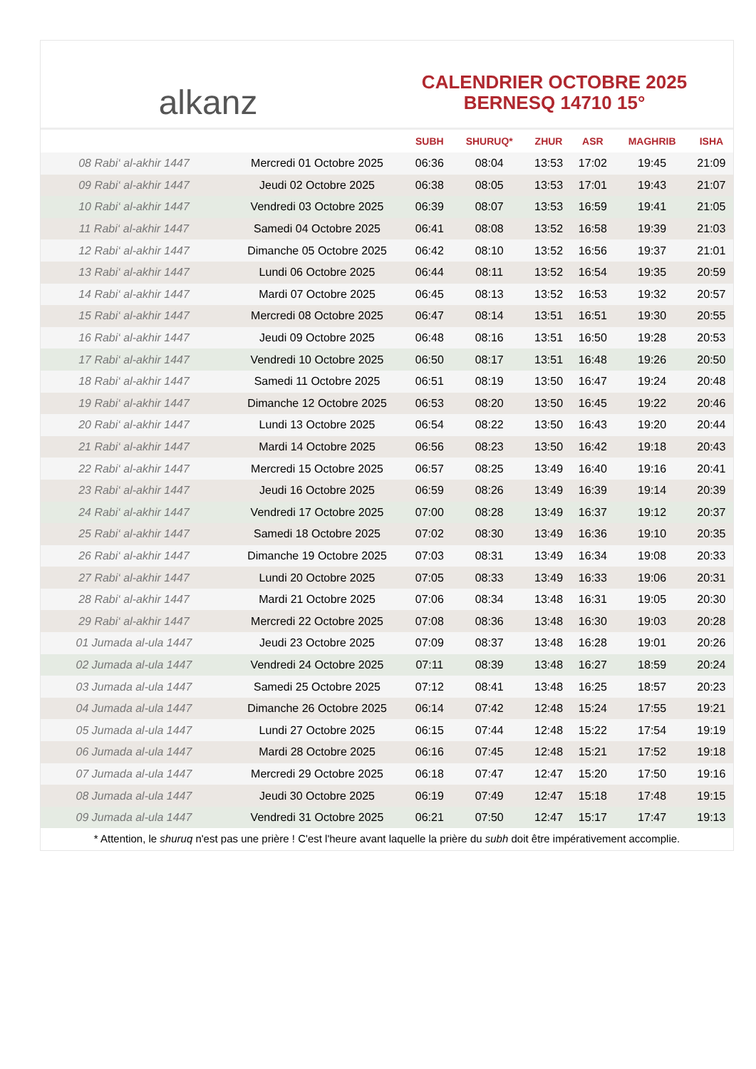alkanz
CALENDRIER OCTOBRE 2025
BERNESQ 14710 15°
| | | SUBH | SHURUQ* | ZHUR | ASR | MAGHRIB | ISHA |
| --- | --- | --- | --- | --- | --- | --- | --- |
| 08 Rabi‘ al-akhir 1447 | Mercredi 01 Octobre 2025 | 06:36 | 08:04 | 13:53 | 17:02 | 19:45 | 21:09 |
| 09 Rabi‘ al-akhir 1447 | Jeudi 02 Octobre 2025 | 06:38 | 08:05 | 13:53 | 17:01 | 19:43 | 21:07 |
| 10 Rabi‘ al-akhir 1447 | Vendredi 03 Octobre 2025 | 06:39 | 08:07 | 13:53 | 16:59 | 19:41 | 21:05 |
| 11 Rabi‘ al-akhir 1447 | Samedi 04 Octobre 2025 | 06:41 | 08:08 | 13:52 | 16:58 | 19:39 | 21:03 |
| 12 Rabi‘ al-akhir 1447 | Dimanche 05 Octobre 2025 | 06:42 | 08:10 | 13:52 | 16:56 | 19:37 | 21:01 |
| 13 Rabi‘ al-akhir 1447 | Lundi 06 Octobre 2025 | 06:44 | 08:11 | 13:52 | 16:54 | 19:35 | 20:59 |
| 14 Rabi‘ al-akhir 1447 | Mardi 07 Octobre 2025 | 06:45 | 08:13 | 13:52 | 16:53 | 19:32 | 20:57 |
| 15 Rabi‘ al-akhir 1447 | Mercredi 08 Octobre 2025 | 06:47 | 08:14 | 13:51 | 16:51 | 19:30 | 20:55 |
| 16 Rabi‘ al-akhir 1447 | Jeudi 09 Octobre 2025 | 06:48 | 08:16 | 13:51 | 16:50 | 19:28 | 20:53 |
| 17 Rabi‘ al-akhir 1447 | Vendredi 10 Octobre 2025 | 06:50 | 08:17 | 13:51 | 16:48 | 19:26 | 20:50 |
| 18 Rabi‘ al-akhir 1447 | Samedi 11 Octobre 2025 | 06:51 | 08:19 | 13:50 | 16:47 | 19:24 | 20:48 |
| 19 Rabi‘ al-akhir 1447 | Dimanche 12 Octobre 2025 | 06:53 | 08:20 | 13:50 | 16:45 | 19:22 | 20:46 |
| 20 Rabi‘ al-akhir 1447 | Lundi 13 Octobre 2025 | 06:54 | 08:22 | 13:50 | 16:43 | 19:20 | 20:44 |
| 21 Rabi‘ al-akhir 1447 | Mardi 14 Octobre 2025 | 06:56 | 08:23 | 13:50 | 16:42 | 19:18 | 20:43 |
| 22 Rabi‘ al-akhir 1447 | Mercredi 15 Octobre 2025 | 06:57 | 08:25 | 13:49 | 16:40 | 19:16 | 20:41 |
| 23 Rabi‘ al-akhir 1447 | Jeudi 16 Octobre 2025 | 06:59 | 08:26 | 13:49 | 16:39 | 19:14 | 20:39 |
| 24 Rabi‘ al-akhir 1447 | Vendredi 17 Octobre 2025 | 07:00 | 08:28 | 13:49 | 16:37 | 19:12 | 20:37 |
| 25 Rabi‘ al-akhir 1447 | Samedi 18 Octobre 2025 | 07:02 | 08:30 | 13:49 | 16:36 | 19:10 | 20:35 |
| 26 Rabi‘ al-akhir 1447 | Dimanche 19 Octobre 2025 | 07:03 | 08:31 | 13:49 | 16:34 | 19:08 | 20:33 |
| 27 Rabi‘ al-akhir 1447 | Lundi 20 Octobre 2025 | 07:05 | 08:33 | 13:49 | 16:33 | 19:06 | 20:31 |
| 28 Rabi‘ al-akhir 1447 | Mardi 21 Octobre 2025 | 07:06 | 08:34 | 13:48 | 16:31 | 19:05 | 20:30 |
| 29 Rabi‘ al-akhir 1447 | Mercredi 22 Octobre 2025 | 07:08 | 08:36 | 13:48 | 16:30 | 19:03 | 20:28 |
| 01 Jumada al-ula 1447 | Jeudi 23 Octobre 2025 | 07:09 | 08:37 | 13:48 | 16:28 | 19:01 | 20:26 |
| 02 Jumada al-ula 1447 | Vendredi 24 Octobre 2025 | 07:11 | 08:39 | 13:48 | 16:27 | 18:59 | 20:24 |
| 03 Jumada al-ula 1447 | Samedi 25 Octobre 2025 | 07:12 | 08:41 | 13:48 | 16:25 | 18:57 | 20:23 |
| 04 Jumada al-ula 1447 | Dimanche 26 Octobre 2025 | 06:14 | 07:42 | 12:48 | 15:24 | 17:55 | 19:21 |
| 05 Jumada al-ula 1447 | Lundi 27 Octobre 2025 | 06:15 | 07:44 | 12:48 | 15:22 | 17:54 | 19:19 |
| 06 Jumada al-ula 1447 | Mardi 28 Octobre 2025 | 06:16 | 07:45 | 12:48 | 15:21 | 17:52 | 19:18 |
| 07 Jumada al-ula 1447 | Mercredi 29 Octobre 2025 | 06:18 | 07:47 | 12:47 | 15:20 | 17:50 | 19:16 |
| 08 Jumada al-ula 1447 | Jeudi 30 Octobre 2025 | 06:19 | 07:49 | 12:47 | 15:18 | 17:48 | 19:15 |
| 09 Jumada al-ula 1447 | Vendredi 31 Octobre 2025 | 06:21 | 07:50 | 12:47 | 15:17 | 17:47 | 19:13 |
* Attention, le shuruq n'est pas une prière ! C'est l'heure avant laquelle la prière du subh doit être impérativement accomplie.